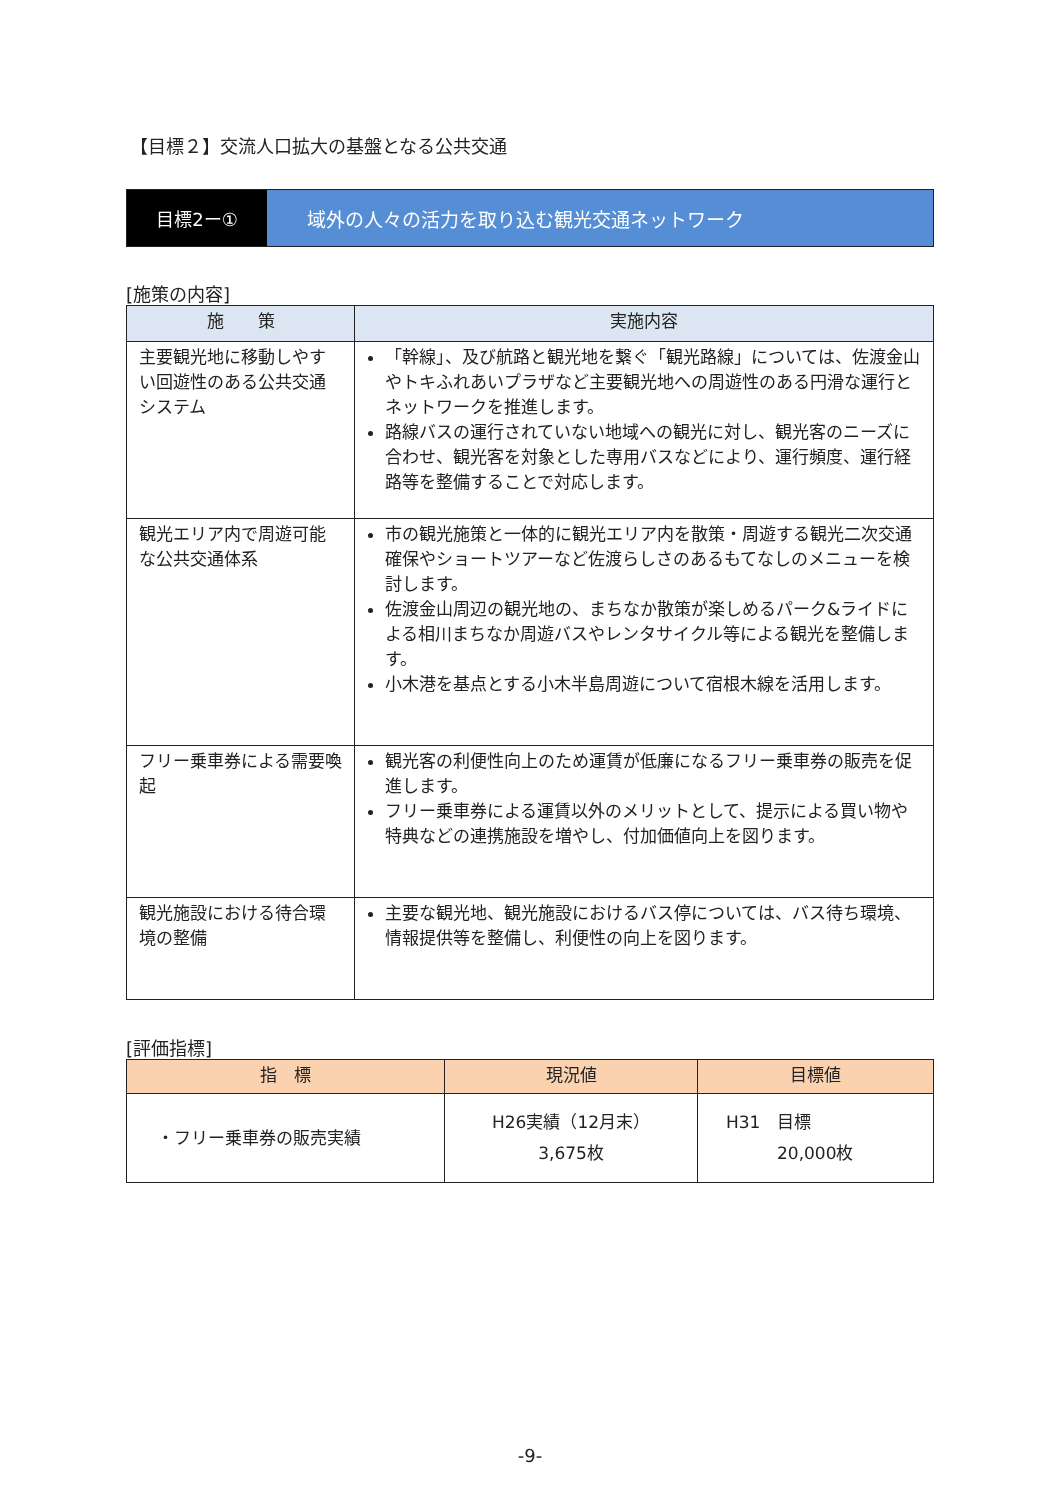【目標２】交流人口拡大の基盤となる公共交通
目標2ー① 域外の人々の活力を取り込む観光交通ネットワーク
[施策の内容]
| 施 策 | 実施内容 |
| --- | --- |
| 主要観光地に移動しやすい回遊性のある公共交通システム | 「幹線」、及び航路と観光地を繋ぐ「観光路線」については、佐渡金山やトキふれあいプラザなど主要観光地への周遊性のある円滑な運行とネットワークを推進します。 路線バスの運行されていない地域への観光に対し、観光客のニーズに合わせ、観光客を対象とした専用バスなどにより、運行頻度、運行経路等を整備することで対応します。 |
| 観光エリア内で周遊可能な公共交通体系 | 市の観光施策と一体的に観光エリア内を散策・周遊する観光二次交通確保やショートツアーなど佐渡らしさのあるもてなしのメニューを検討します。 佐渡金山周辺の観光地の、まちなか散策が楽しめるパーク&ライドによる相川まちなか周遊バスやレンタサイクル等による観光を整備します。 小木港を基点とする小木半島周遊について宿根木線を活用します。 |
| フリー乗車券による需要喚起 | 観光客の利便性向上のため運賃が低廉になるフリー乗車券の販売を促進します。 フリー乗車券による運賃以外のメリットとして、提示による買い物や特典などの連携施設を増やし、付加価値向上を図ります。 |
| 観光施設における待合環境の整備 | 主要な観光地、観光施設におけるバス停については、バス待ち環境、情報提供等を整備し、利便性の向上を図ります。 |
[評価指標]
| 指 標 | 現況値 | 目標値 |
| --- | --- | --- |
| ・フリー乗車券の販売実績 | H26実績（12月末） 3,675枚 | H31 目標 20,000枚 |
-9-